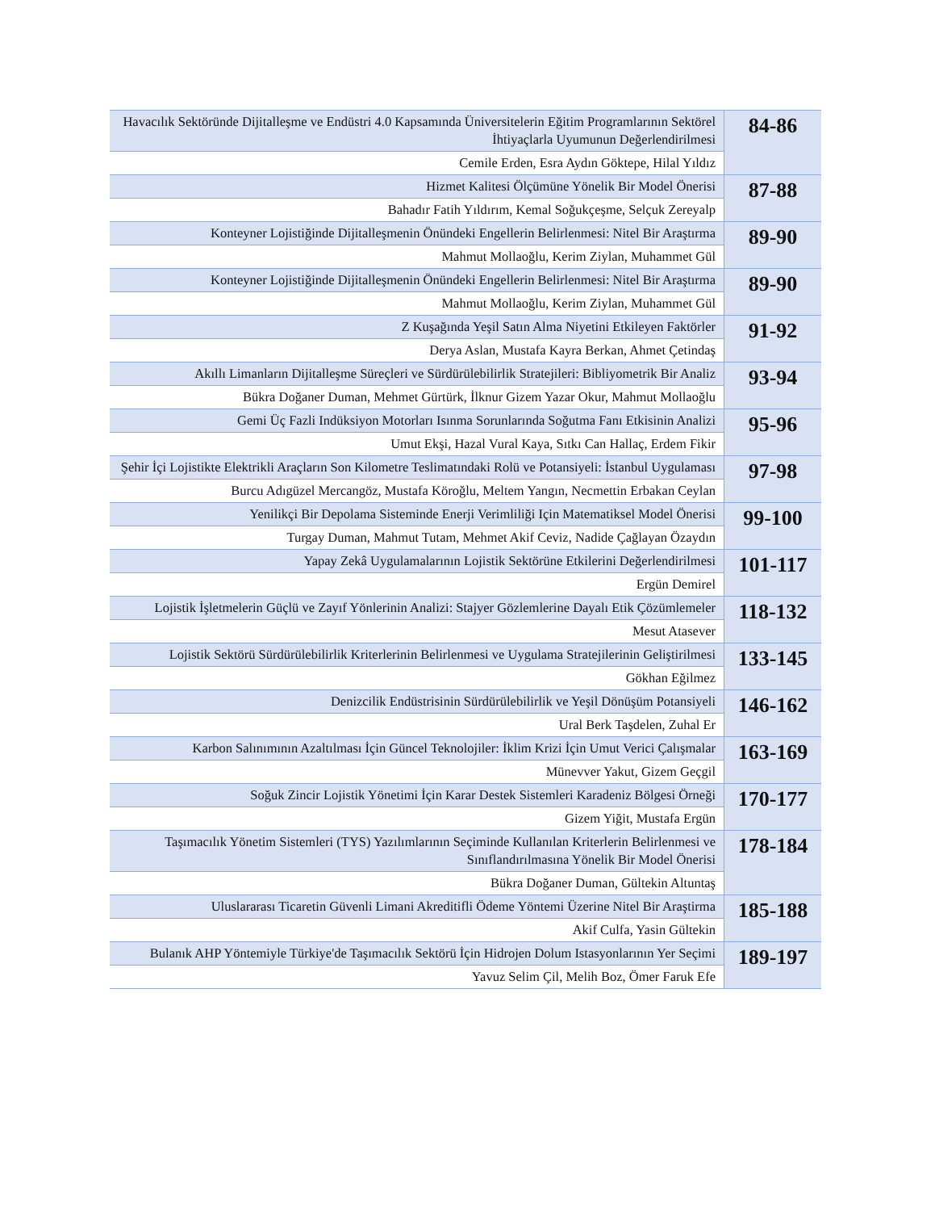| Havacılık Sektöründe Dijitalleşme ve Endüstri 4.0 Kapsamında Üniversitelerin Eğitim Programlarının Sektörel İhtiyaçlarla Uyumunun Değerlendirilmesi | 84-86 |
| Cemile Erden, Esra Aydın Göktepe, Hilal Yıldız | |
| Hizmet Kalitesi Ölçümüne Yönelik Bir Model Önerisi | 87-88 |
| Bahadır Fatih Yıldırım, Kemal Soğukçeşme, Selçuk Zereyalp | |
| Konteyner Lojistiğinde Dijitalleşmenin Önündeki Engellerin Belirlenmesi: Nitel Bir Araştırma | 89-90 |
| Mahmut Mollaoğlu, Kerim Ziylan, Muhammet Gül | |
| Konteyner Lojistiğinde Dijitalleşmenin Önündeki Engellerin Belirlenmesi: Nitel Bir Araştırma | 89-90 |
| Mahmut Mollaoğlu, Kerim Ziylan, Muhammet Gül | |
| Z Kuşağında Yeşil Satın Alma Niyetini Etkileyen Faktörler | 91-92 |
| Derya Aslan, Mustafa Kayra Berkan, Ahmet Çetindaş | |
| Akıllı Limanların Dijitalleşme Süreçleri ve Sürdürülebilirlik Stratejileri: Bibliyometrik Bir Analiz | 93-94 |
| Bükra Doğaner Duman, Mehmet Gürtürk, İlknur Gizem Yazar Okur, Mahmut Mollaoğlu | |
| Gemi Üç Fazli Indüksiyon Motorları Isınma Sorunlarında Soğutma Fanı Etkisinin Analizi | 95-96 |
| Umut Ekşi, Hazal Vural Kaya, Sıtkı Can Hallaç, Erdem Fikir | |
| Şehir İçi Lojistikte Elektrikli Araçların Son Kilometre Teslimatındaki Rolü ve Potansiyeli: İstanbul Uygulaması | 97-98 |
| Burcu Adıgüzel Mercangöz, Mustafa Köroğlu, Meltem Yangın, Necmettin Erbakan Ceylan | |
| Yenilikçi Bir Depolama Sisteminde Enerji Verimliliği Için Matematiksel Model Önerisi | 99-100 |
| Turgay Duman, Mahmut Tutam, Mehmet Akif Ceviz, Nadide Çağlayan Özaydın | |
| Yapay Zekâ Uygulamalarının Lojistik Sektörüne Etkilerini Değerlendirilmesi | 101-117 |
| Ergün Demirel | |
| Lojistik İşletmelerin Güçlü ve Zayıf Yönlerinin Analizi: Stajyer Gözlemlerine Dayalı Etik Çözümlemeler | 118-132 |
| Mesut Atasever | |
| Lojistik Sektörü Sürdürülebilirlik Kriterlerinin Belirlenmesi ve Uygulama Stratejilerinin Geliştirilmesi | 133-145 |
| Gökhan Eğilmez | |
| Denizcilik Endüstrisinin Sürdürülebilirlik ve Yeşil Dönüşüm Potansiyeli | 146-162 |
| Ural Berk Taşdelen, Zuhal Er | |
| Karbon Salınımının Azaltılması İçin Güncel Teknolojiler: İklim Krizi İçin Umut Verici Çalışmalar | 163-169 |
| Münevver Yakut, Gizem Geçgil | |
| Soğuk Zincir Lojistik Yönetimi İçin Karar Destek Sistemleri Karadeniz Bölgesi Örneği | 170-177 |
| Gizem Yiğit, Mustafa Ergün | |
| Taşımacılık Yönetim Sistemleri (TYS) Yazılımlarının Seçiminde Kullanılan Kriterlerin Belirlenmesi ve Sınıflandırılmasına Yönelik Bir Model Önerisi | 178-184 |
| Bükra Doğaner Duman, Gültekin Altuntaş | |
| Uluslararası Ticaretin Güvenli Limani Akreditifli Ödeme Yöntemi Üzerine Nitel Bir Araştirma | 185-188 |
| Akif Culfa, Yasin Gültekin | |
| Bulanık AHP Yöntemiyle Türkiye'de Taşımacılık Sektörü İçin Hidrojen Dolum Istasyonlarının Yer Seçimi | 189-197 |
| Yavuz Selim Çil, Melih Boz, Ömer Faruk Efe | |